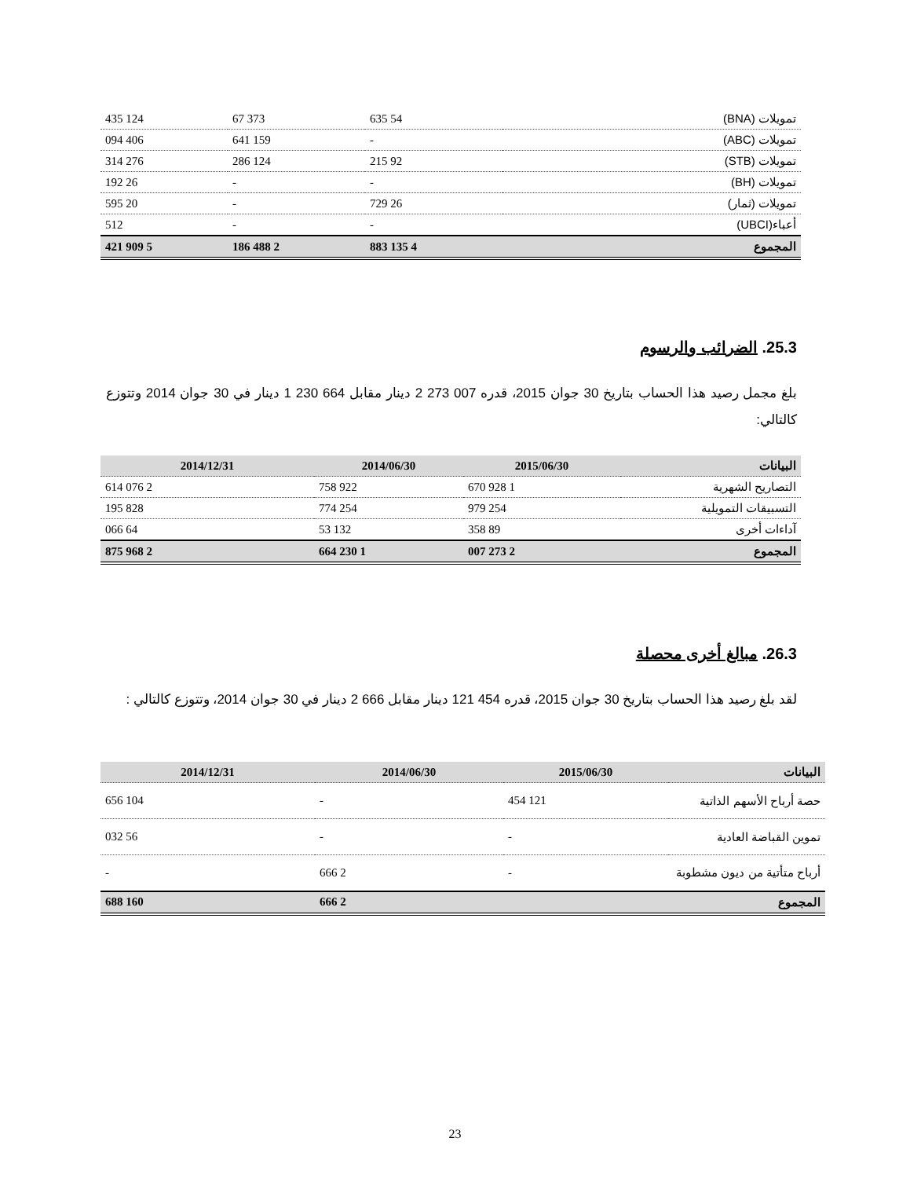| تمويلات (BNA) | 54 635 | 373 67 | 124 435 |
| تمويلات (ABC) | - | 159 641 | 406 094 |
| تمويلات (STB) | 92 215 | 124 286 | 276 314 |
| تمويلات (BH) | - | - | 26 192 |
| تمويلات (ثمار) | 26 729 | - | 20 595 |
| أعباء(UBCI) | - | - | 512 |
| المجموع | 4 135 883 | 2 488 186 | 5 909 421 |
25.3. الضرائب والرسوم
بلغ مجمل رصيد هذا الحساب بتاريخ 30 جوان 2015، قدره 007 273 2 دينار مقابل 664 230 1 دينار في 30 جوان 2014 وتتوزع كالتالي:
| البيانات | 2015/06/30 | 2014/06/30 | 2014/12/31 |
| --- | --- | --- | --- |
| التصاريح الشهرية | 1 928 670 | 922 758 | 2 076 614 |
| التسبيقات التمويلية | 254 979 | 254 774 | 828 195 |
| آداءات أخرى | 89 358 | 132 53 | 64 066 |
| المجموع | 2 273 007 | 1 230 664 | 2 968 875 |
26.3. مبالغ أخرى محصلة
لقد بلغ رصيد هذا الحساب بتاريخ 30 جوان 2015، قدره 454 121 دينار مقابل 666 2 دينار في 30 جوان 2014، وتتوزع كالتالي :
| البيانات | 2015/06/30 | 2014/06/30 | 2014/12/31 |
| --- | --- | --- | --- |
| حصة أرباح الأسهم الذاتية | 121 454 | - | 104 656 |
| تموين القباضة العادية | - | - | 56 032 |
| أرباح متأتية من ديون مشطوبة | - | 2 666 | - |
| المجموع | | 2 666 | 160 688 |
23